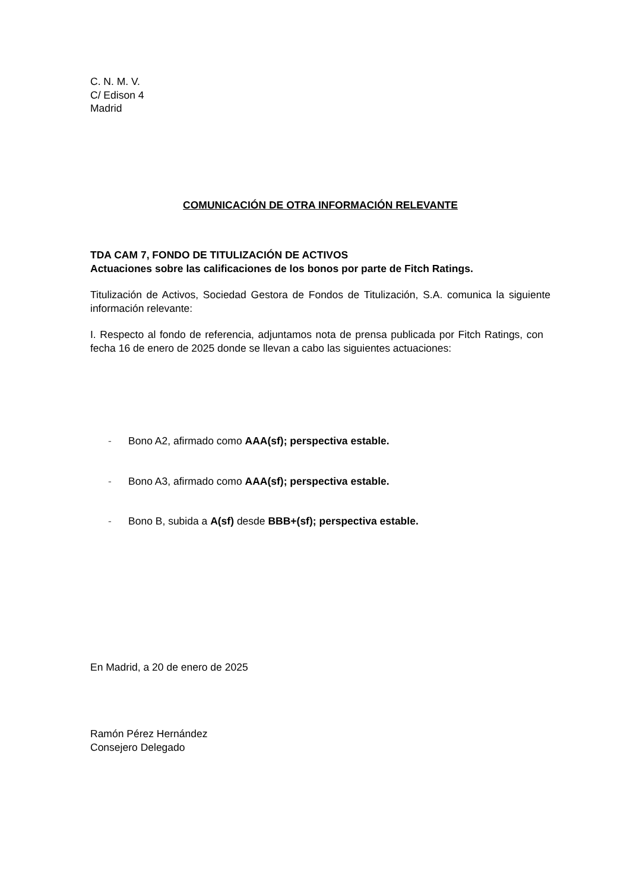C. N. M. V.
C/ Edison 4
Madrid
COMUNICACIÓN DE OTRA INFORMACIÓN RELEVANTE
TDA CAM 7, FONDO DE TITULIZACIÓN DE ACTIVOS
Actuaciones sobre las calificaciones de los bonos por parte de Fitch Ratings.
Titulización de Activos, Sociedad Gestora de Fondos de Titulización, S.A. comunica la siguiente información relevante:
I. Respecto al fondo de referencia, adjuntamos nota de prensa publicada por Fitch Ratings, con fecha 16 de enero de 2025 donde se llevan a cabo las siguientes actuaciones:
- Bono A2, afirmado como AAA(sf); perspectiva estable.
- Bono A3, afirmado como AAA(sf); perspectiva estable.
- Bono B, subida a A(sf) desde BBB+(sf); perspectiva estable.
En Madrid, a 20 de enero de 2025
Ramón Pérez Hernández
Consejero Delegado